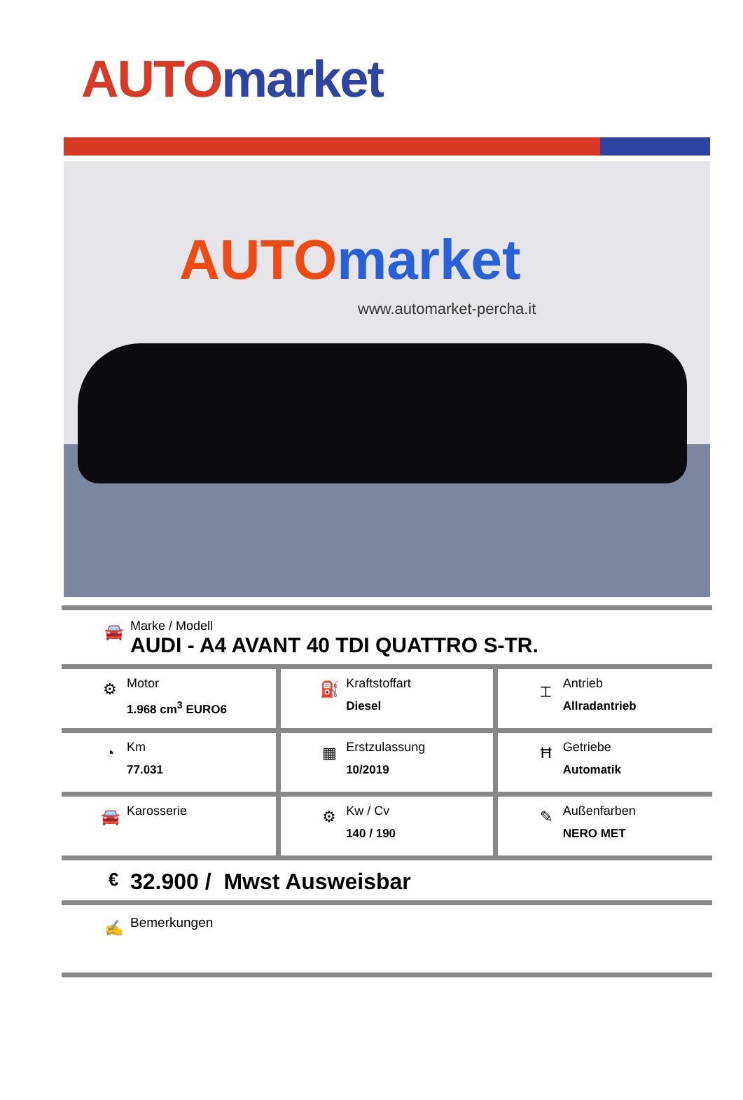AUTO market
AUTO market
www.automarket-percha.it
🚘
Marke / Modell
AUDI - A4 AVANT 40 TDI QUATTRO S-TR.
| ⚙ Motor 1.968 cm<sup>3</sup> EURO6 | ⛽ Kraftstoffart Diesel | ⌶ Antrieb Allradantrieb |
| ◔ Km 77.031 | ▦ Erstzulassung 10/2019 | Ħ Getriebe Automatik |
| 🚘 Karosserie | ⚙ Kw / Cv 140 / 190 | ✎ Außenfarben NERO MET |
€
32.900 / Mwst Ausweisbar
✍
Bemerkungen